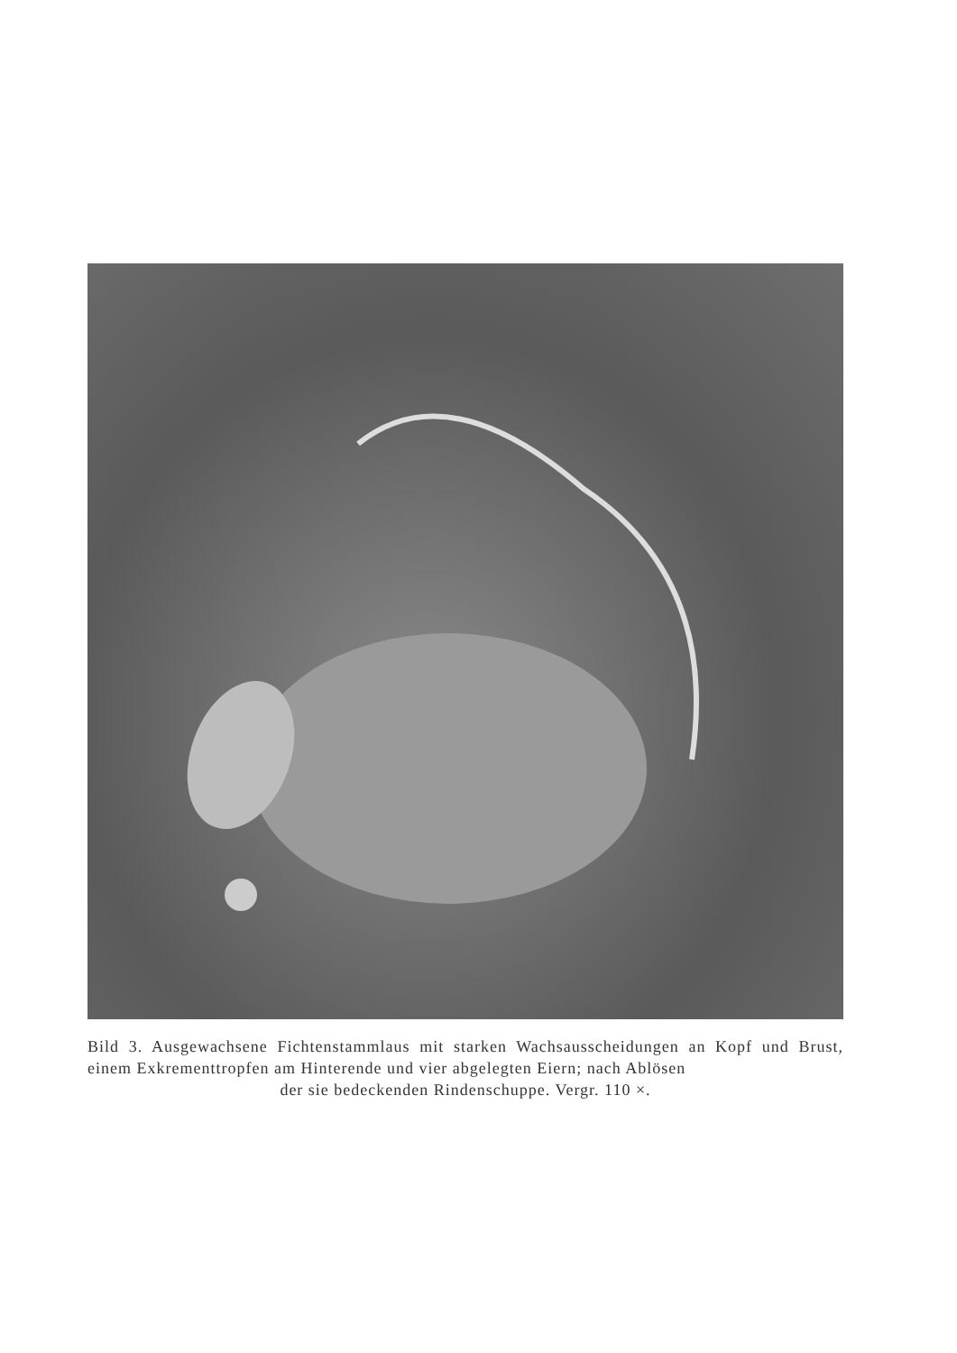Bild 3. Ausgewachsene Fichtenstammlaus mit starken Wachsausscheidungen an Kopf und Brust, einem Exkrementtropfen am Hinterende und vier abgelegten Eiern; nach Ablösen
der sie bedeckenden Rindenschuppe. Vergr. 110 ×.